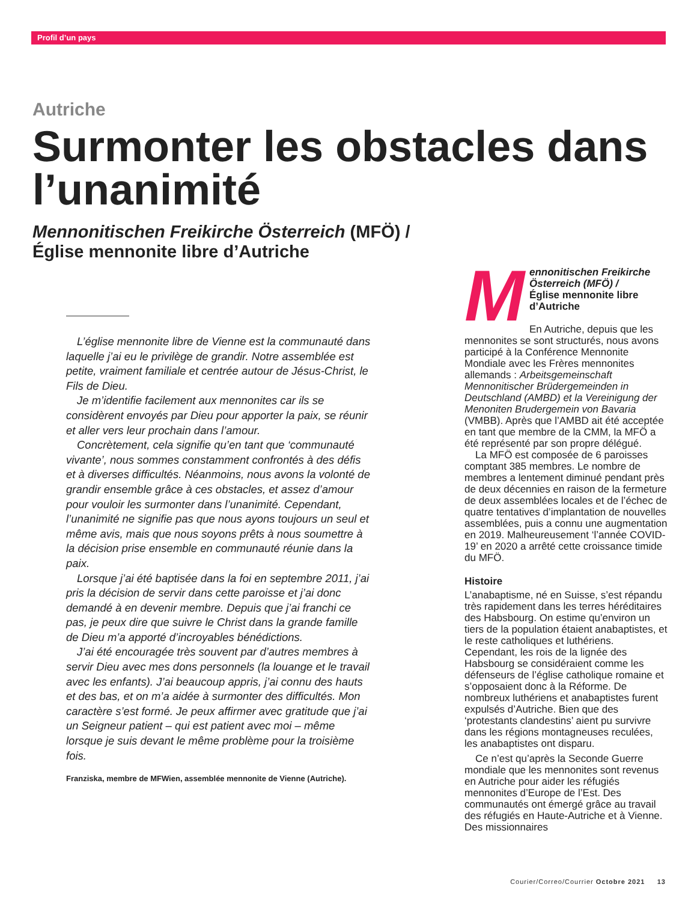Profil d’un pays
Autriche
Surmonter les obstacles dans l’unanimité
Mennonitischen Freikirche Österreich (MFÖ) /
Église mennonite libre d’Autriche
L’église mennonite libre de Vienne est la communauté dans laquelle j’ai eu le privilège de grandir. Notre assemblée est petite, vraiment familiale et centrée autour de Jésus-Christ, le Fils de Dieu.
Je m’identifie facilement aux mennonites car ils se considèrent envoyés par Dieu pour apporter la paix, se réunir et aller vers leur prochain dans l’amour.
Concrètement, cela signifie qu’en tant que ‘communauté vivante’, nous sommes constamment confrontés à des défis et à diverses difficultés. Néanmoins, nous avons la volonté de grandir ensemble grâce à ces obstacles, et assez d’amour pour vouloir les surmonter dans l’unanimité. Cependant, l’unanimité ne signifie pas que nous ayons toujours un seul et même avis, mais que nous soyons prêts à nous soumettre à la décision prise ensemble en communauté réunie dans la paix.
Lorsque j’ai été baptisée dans la foi en septembre 2011, j’ai pris la décision de servir dans cette paroisse et j’ai donc demandé à en devenir membre. Depuis que j’ai franchi ce pas, je peux dire que suivre le Christ dans la grande famille de Dieu m’a apporté d’incroyables bénédictions.
J’ai été encouragée très souvent par d’autres membres à servir Dieu avec mes dons personnels (la louange et le travail avec les enfants). J’ai beaucoup appris, j’ai connu des hauts et des bas, et on m’a aidée à surmonter des difficultés. Mon caractère s’est formé. Je peux affirmer avec gratitude que j’ai un Seigneur patient – qui est patient avec moi – même lorsque je suis devant le même problème pour la troisième fois.
Franziska, membre de MFWien, assemblée mennonite de Vienne (Autriche).
Mennonitischen Freikirche Österreich (MFÖ) /
Église mennonite libre d’Autriche
En Autriche, depuis que les mennonites se sont structurés, nous avons participé à la Conférence Mennonite Mondiale avec les Frères mennonites allemands : Arbeitsgemeinschaft Mennonitischer Brüdergemeinden in Deutschland (AMBD) et la Vereinigung der Menoniten Brudergemein von Bavaria (VMBB). Après que l’AMBD ait été acceptée en tant que membre de la CMM, la MFÖ a été représenté par son propre délégué.
La MFÖ est composée de 6 paroisses comptant 385 membres. Le nombre de membres a lentement diminué pendant près de deux décennies en raison de la fermeture de deux assemblées locales et de l’échec de quatre tentatives d’implantation de nouvelles assemblées, puis a connu une augmentation en 2019. Malheureusement ‘l’année COVID-19’ en 2020 a arrêté cette croissance timide du MFÖ.
Histoire
L’anabaptisme, né en Suisse, s’est répandu très rapidement dans les terres héréditaires des Habsbourg. On estime qu’environ un tiers de la population étaient anabaptistes, et le reste catholiques et luthériens. Cependant, les rois de la lignée des Habsbourg se considéraient comme les défenseurs de l’église catholique romaine et s’opposaient donc à la Réforme. De nombreux luthériens et anabaptistes furent expulsés d’Autriche. Bien que des ‘protestants clandestins’ aient pu survivre dans les régions montagneuses reculées, les anabaptistes ont disparu.
Ce n’est qu’après la Seconde Guerre mondiale que les mennonites sont revenus en Autriche pour aider les réfugiés mennonites d’Europe de l’Est. Des communautés ont émergé grâce au travail des réfugiés en Haute-Autriche et à Vienne. Des missionnaires
Courier/Correo/Courrier Octobre 2021 13